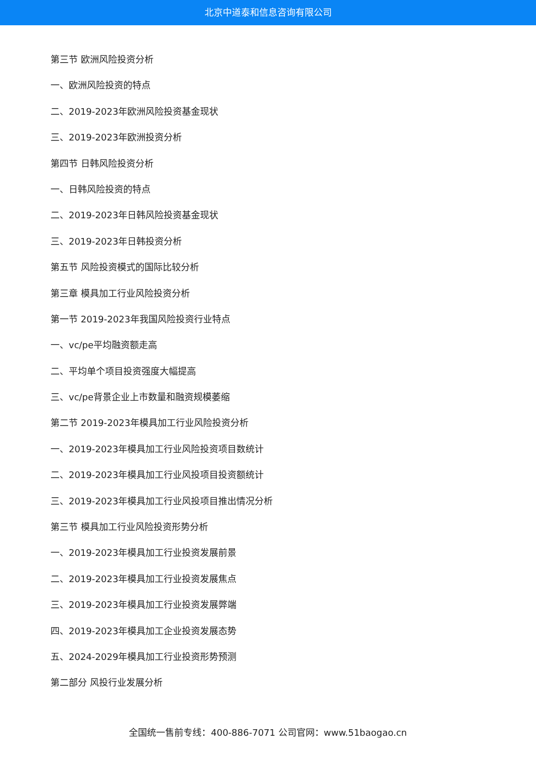北京中道泰和信息咨询有限公司
第三节 欧洲风险投资分析
一、欧洲风险投资的特点
二、2019-2023年欧洲风险投资基金现状
三、2019-2023年欧洲投资分析
第四节 日韩风险投资分析
一、日韩风险投资的特点
二、2019-2023年日韩风险投资基金现状
三、2019-2023年日韩投资分析
第五节 风险投资模式的国际比较分析
第三章 模具加工行业风险投资分析
第一节 2019-2023年我国风险投资行业特点
一、vc/pe平均融资额走高
二、平均单个项目投资强度大幅提高
三、vc/pe背景企业上市数量和融资规模萎缩
第二节 2019-2023年模具加工行业风险投资分析
一、2019-2023年模具加工行业风险投资项目数统计
二、2019-2023年模具加工行业风投项目投资额统计
三、2019-2023年模具加工行业风投项目推出情况分析
第三节 模具加工行业风险投资形势分析
一、2019-2023年模具加工行业投资发展前景
二、2019-2023年模具加工行业投资发展焦点
三、2019-2023年模具加工行业投资发展弊端
四、2019-2023年模具加工企业投资发展态势
五、2024-2029年模具加工行业投资形势预测
第二部分 风投行业发展分析
全国统一售前专线：400-886-7071 公司官网：www.51baogao.cn